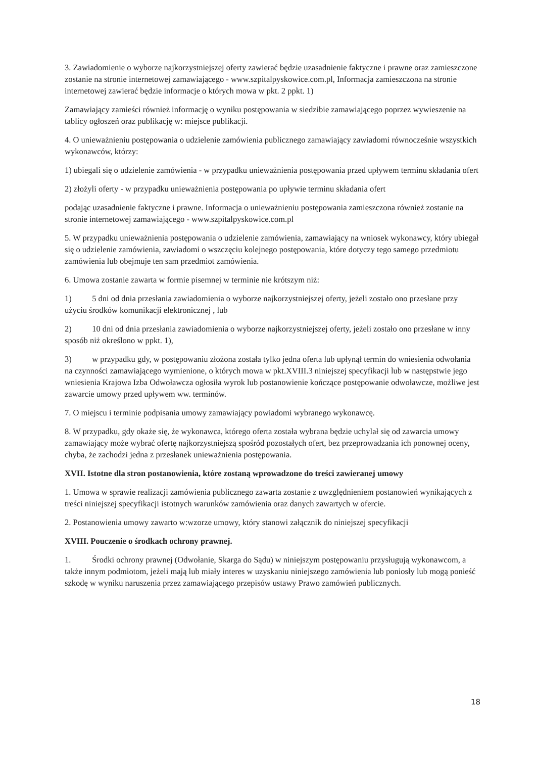3. Zawiadomienie o wyborze najkorzystniejszej oferty zawierać będzie uzasadnienie faktyczne i prawne oraz zamieszczone zostanie na stronie internetowej zamawiającego - www.szpitalpyskowice.com.pl, Informacja zamieszczona na stronie internetowej zawierać będzie informacje o których mowa w pkt. 2 ppkt. 1)
Zamawiający zamieści również informację o wyniku postępowania w siedzibie zamawiającego poprzez wywieszenie na tablicy ogłoszeń oraz publikację w: miejsce publikacji.
4. O unieważnieniu postępowania o udzielenie zamówienia publicznego zamawiający zawiadomi równocześnie wszystkich wykonawców, którzy:
1) ubiegali się o udzielenie zamówienia - w przypadku unieważnienia postępowania przed upływem terminu składania ofert
2) złożyli oferty - w przypadku unieważnienia postępowania po upływie terminu składania ofert
podając uzasadnienie faktyczne i prawne. Informacja o unieważnieniu postępowania zamieszczona również zostanie na stronie internetowej zamawiającego - www.szpitalpyskowice.com.pl
5. W przypadku unieważnienia postępowania o udzielenie zamówienia, zamawiający na wniosek wykonawcy, który ubiegał się o udzielenie zamówienia, zawiadomi o wszczęciu kolejnego postępowania, które dotyczy tego samego przedmiotu zamówienia lub obejmuje ten sam przedmiot zamówienia.
6. Umowa zostanie zawarta w formie pisemnej w terminie nie krótszym niż:
1) 5 dni od dnia przesłania zawiadomienia o wyborze najkorzystniejszej oferty, jeżeli zostało ono przesłane przy użyciu środków komunikacji elektronicznej , lub
2) 10 dni od dnia przesłania zawiadomienia o wyborze najkorzystniejszej oferty, jeżeli zostało ono przesłane w inny sposób niż określono w ppkt. 1),
3) w przypadku gdy, w postępowaniu złożona została tylko jedna oferta lub upłynął termin do wniesienia odwołania na czynności zamawiającego wymienione, o których mowa w pkt.XVIII.3 niniejszej specyfikacji lub w następstwie jego wniesienia Krajowa Izba Odwoławcza ogłosiła wyrok lub postanowienie kończące postępowanie odwoławcze, możliwe jest zawarcie umowy przed upływem ww. terminów.
7. O miejscu i terminie podpisania umowy zamawiający powiadomi wybranego wykonawcę.
8. W przypadku, gdy okaże się, że wykonawca, którego oferta została wybrana będzie uchylał się od zawarcia umowy zamawiający może wybrać ofertę najkorzystniejszą spośród pozostałych ofert, bez przeprowadzania ich ponownej oceny, chyba, że zachodzi jedna z przesłanek unieważnienia postępowania.
XVII. Istotne dla stron postanowienia, które zostaną wprowadzone do treści zawieranej umowy
1. Umowa w sprawie realizacji zamówienia publicznego zawarta zostanie z uwzględnieniem postanowień wynikających z treści niniejszej specyfikacji istotnych warunków zamówienia oraz danych zawartych w ofercie.
2. Postanowienia umowy zawarto w:wzorze umowy, który stanowi załącznik do niniejszej specyfikacji
XVIII. Pouczenie o środkach ochrony prawnej.
1. Środki ochrony prawnej (Odwołanie, Skarga do Sądu) w niniejszym postępowaniu przysługują wykonawcom, a także innym podmiotom, jeżeli mają lub miały interes w uzyskaniu niniejszego zamówienia lub poniosły lub mogą ponieść szkodę w wyniku naruszenia przez zamawiającego przepisów ustawy Prawo zamówień publicznych.
18